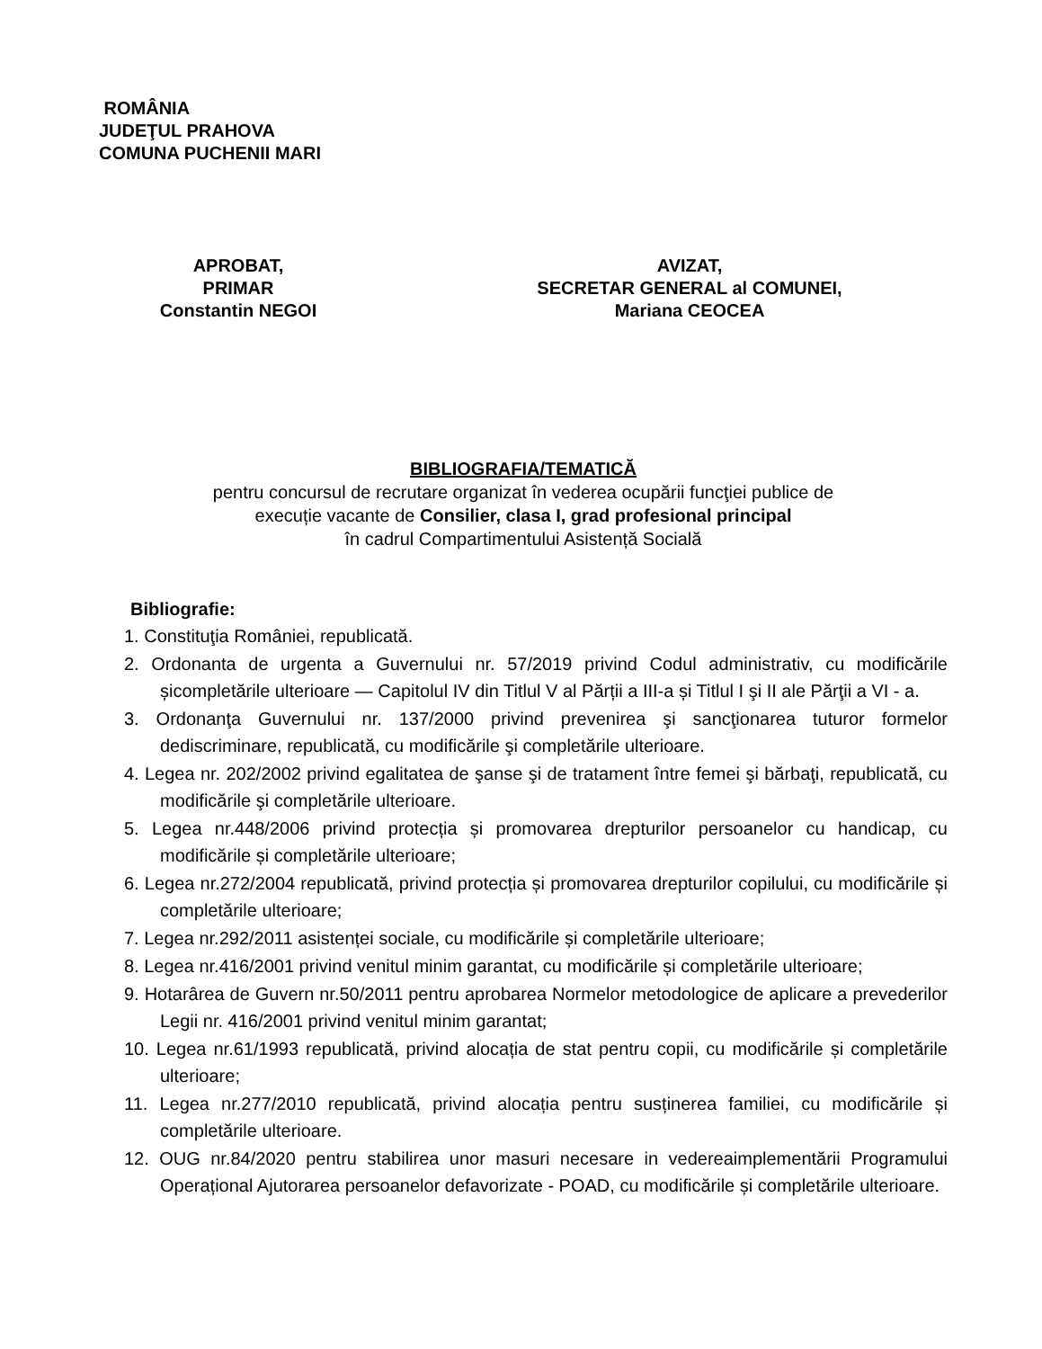ROMÂNIA
JUDEŢUL PRAHOVA
COMUNA PUCHENII MARI
APROBAT,
PRIMAR
Constantin NEGOI
AVIZAT,
SECRETAR GENERAL al COMUNEI,
Mariana CEOCEA
BIBLIOGRAFIA/TEMATICĂ
pentru concursul de recrutare organizat în vederea ocupării funcţiei publice de
execuție vacante de Consilier, clasa I, grad profesional principal
în cadrul Compartimentului Asistență Socială
Bibliografie:
1. Constituţia României, republicată.
2. Ordonanta de urgenta a Guvernului nr. 57/2019 privind Codul administrativ, cu modificările șicompletările ulterioare — Capitolul IV din Titlul V al Părții a III-a și Titlul I şi II ale Părţii a VI - a.
3. Ordonanţa Guvernului nr. 137/2000 privind prevenirea şi sancţionarea tuturor formelor dediscriminare, republicată, cu modificările şi completările ulterioare.
4. Legea nr. 202/2002 privind egalitatea de şanse şi de tratament între femei şi bărbaţi, republicată, cu modificările şi completările ulterioare.
5. Legea nr.448/2006 privind protecția și promovarea drepturilor persoanelor cu handicap, cu modificările și completările ulterioare;
6. Legea nr.272/2004 republicată, privind protecția și promovarea drepturilor copilului, cu modificările și completările ulterioare;
7. Legea nr.292/2011 asistenței sociale, cu modificările și completările ulterioare;
8. Legea nr.416/2001 privind venitul minim garantat, cu modificările și completările ulterioare;
9. Hotarârea de Guvern nr.50/2011 pentru aprobarea Normelor metodologice de aplicare a prevederilor Legii nr. 416/2001 privind venitul minim garantat;
10. Legea nr.61/1993 republicată, privind alocația de stat pentru copii, cu modificările și completările ulterioare;
11. Legea nr.277/2010 republicată, privind alocația pentru susținerea familiei, cu modificările și completările ulterioare.
12. OUG nr.84/2020 pentru stabilirea unor masuri necesare in vedereaimplementării Programului Operațional Ajutorarea persoanelor defavorizate - POAD, cu modificările și completările ulterioare.